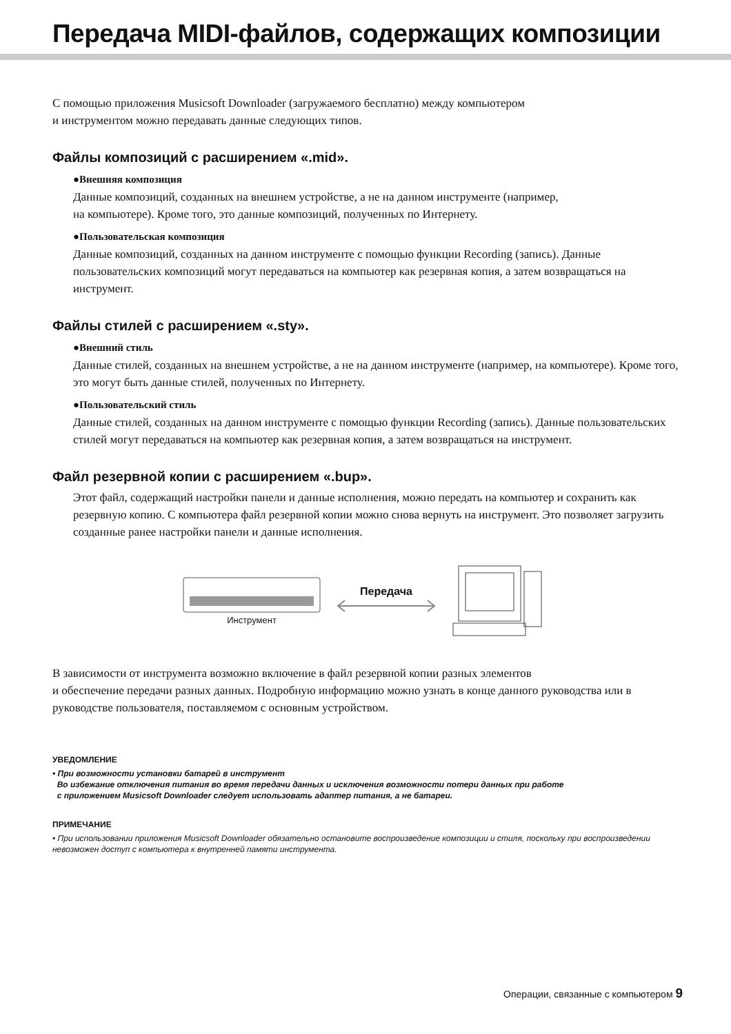Передача MIDI-файлов, содержащих композиции
С помощью приложения Musicsoft Downloader (загружаемого бесплатно) между компьютером
и инструментом можно передавать данные следующих типов.
Файлы композиций с расширением «.mid».
●Внешняя композиция
Данные композиций, созданных на внешнем устройстве, а не на данном инструменте (например,
на компьютере). Кроме того, это данные композиций, полученных по Интернету.
●Пользовательская композиция
Данные композиций, созданных на данном инструменте с помощью функции Recording (запись). Данные пользовательских композиций могут передаваться на компьютер как резервная копия, а затем возвращаться на инструмент.
Файлы стилей с расширением «.sty».
●Внешний стиль
Данные стилей, созданных на внешнем устройстве, а не на данном инструменте (например, на компьютере). Кроме того, это могут быть данные стилей, полученных по Интернету.
●Пользовательский стиль
Данные стилей, созданных на данном инструменте с помощью функции Recording (запись). Данные пользовательских стилей могут передаваться на компьютер как резервная копия, а затем возвращаться на инструмент.
Файл резервной копии с расширением «.bup».
Этот файл, содержащий настройки панели и данные исполнения, можно передать на компьютер и сохранить как резервную копию. С компьютера файл резервной копии можно снова вернуть на инструмент. Это позволяет загрузить созданные ранее настройки панели и данные исполнения.
Инструмент
Передача
В зависимости от инструмента возможно включение в файл резервной копии разных элементов
и обеспечение передачи разных данных. Подробную информацию можно узнать в конце данного руководства или в руководстве пользователя, поставляемом с основным устройством.
УВЕДОМЛЕНИЕ
• При возможности установки батарей в инструмент
Во избежание отключения питания во время передачи данных и исключения возможности потери данных при работе
с приложением Musicsoft Downloader следует использовать адаптер питания, а не батареи.
ПРИМЕЧАНИЕ
• При использовании приложения Musicsoft Downloader обязательно остановите воспроизведение композиции и стиля, поскольку при воспроизведении невозможен доступ с компьютера к внутренней памяти инструмента.
Операции, связанные с компьютером 9